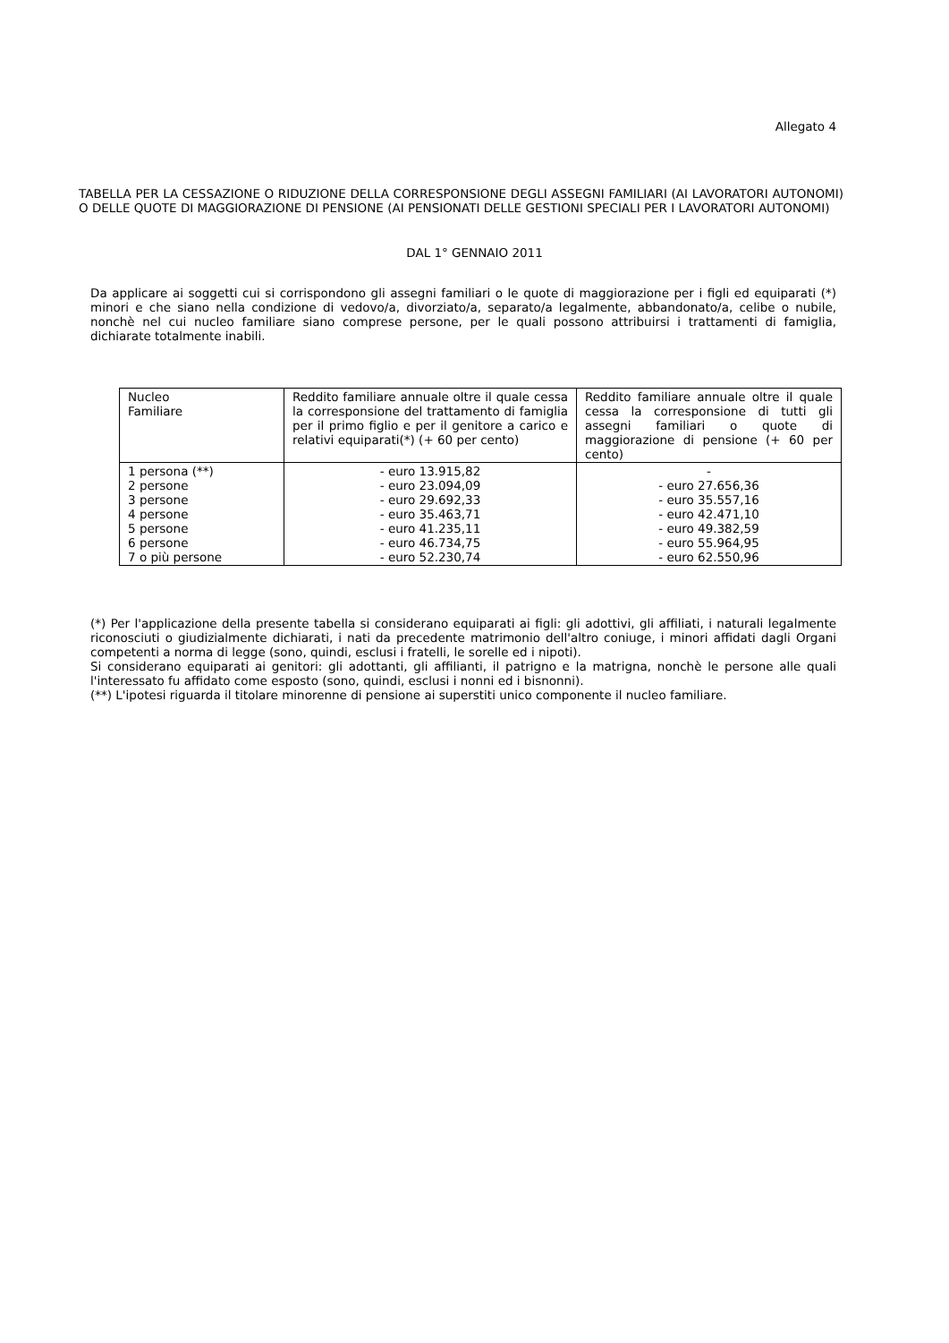Allegato 4
TABELLA PER LA CESSAZIONE O RIDUZIONE DELLA CORRESPONSIONE DEGLI ASSEGNI FAMILIARI (AI LAVORATORI AUTONOMI) O DELLE QUOTE DI MAGGIORAZIONE DI PENSIONE (AI PENSIONATI DELLE GESTIONI SPECIALI PER I LAVORATORI AUTONOMI)
DAL 1° GENNAIO 2011
Da applicare ai soggetti cui si corrispondono gli assegni familiari o le quote di maggiorazione per i figli ed equiparati (*) minori e che siano nella condizione di vedovo/a, divorziato/a, separato/a legalmente, abbandonato/a, celibe o nubile, nonchè nel cui nucleo familiare siano comprese persone, per le quali possono attribuirsi i trattamenti di famiglia, dichiarate totalmente inabili.
| Nucleo Familiare | Reddito familiare annuale oltre il quale cessa la corresponsione del trattamento di famiglia per il primo figlio e per il genitore a carico e relativi equiparati(*) (+ 60 per cento) | Reddito familiare annuale oltre il quale cessa la corresponsione di tutti gli assegni familiari o quote di maggiorazione di pensione (+ 60 per cento) |
| 1 persona (**) 2 persone 3 persone 4 persone 5 persone 6 persone 7 o più persone | - euro 13.915,82 - euro 23.094,09 - euro 29.692,33 - euro 35.463,71 - euro 41.235,11 - euro 46.734,75 - euro 52.230,74 | - - euro 27.656,36 - euro 35.557,16 - euro 42.471,10 - euro 49.382,59 - euro 55.964,95 - euro 62.550,96 |
(*) Per l'applicazione della presente tabella si considerano equiparati ai figli: gli adottivi, gli affiliati, i naturali legalmente riconosciuti o giudizialmente dichiarati, i nati da precedente matrimonio dell'altro coniuge, i minori affidati dagli Organi competenti a norma di legge (sono, quindi, esclusi i fratelli, le sorelle ed i nipoti).
Si considerano equiparati ai genitori: gli adottanti, gli affilianti, il patrigno e la matrigna, nonchè le persone alle quali l'interessato fu affidato come esposto (sono, quindi, esclusi i nonni ed i bisnonni).
(**) L'ipotesi riguarda il titolare minorenne di pensione ai superstiti unico componente il nucleo familiare.